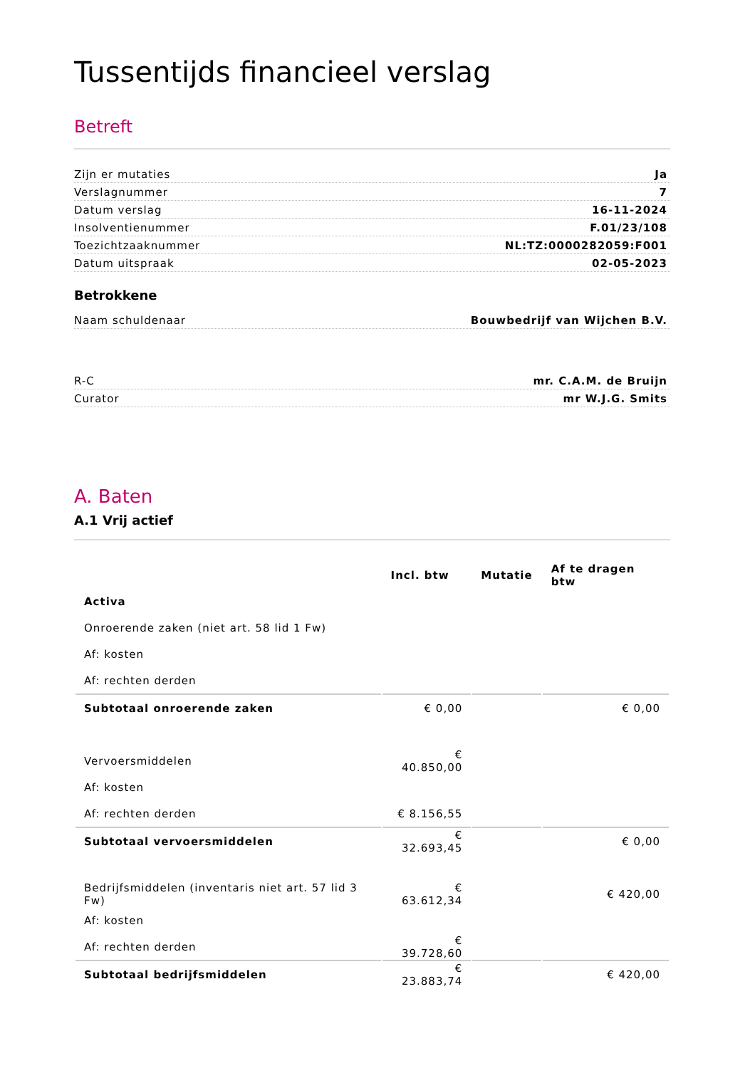Tussentijds financieel verslag
Betreft
Zijn er mutaties Ja
Verslagnummer 7
Datum verslag 16-11-2024
Insolventienummer F.01/23/108
Toezichtzaaknummer NL:TZ:0000282059:F001
Datum uitspraak 02-05-2023
Betrokkene
Naam schuldenaar Bouwbedrijf van Wijchen B.V.
R-C mr. C.A.M. de Bruijn
Curator mr W.J.G. Smits
A. Baten
A.1 Vrij actief
| | Incl. btw | Mutatie | Af te dragen btw |
| --- | --- | --- | --- |
| Activa | | | |
| Onroerende zaken (niet art. 58 lid 1 Fw) | | | |
| Af: kosten | | | |
| Af: rechten derden | | | |
| Subtotaal onroerende zaken | € 0,00 | | € 0,00 |
| Vervoersmiddelen | € 40.850,00 | | |
| Af: kosten | | | |
| Af: rechten derden | € 8.156,55 | | |
| Subtotaal vervoersmiddelen | € 32.693,45 | | € 0,00 |
| Bedrijfsmiddelen (inventaris niet art. 57 lid 3 Fw) | € 63.612,34 | | € 420,00 |
| Af: kosten | | | |
| Af: rechten derden | € 39.728,60 | | |
| Subtotaal bedrijfsmiddelen | € 23.883,74 | | € 420,00 |